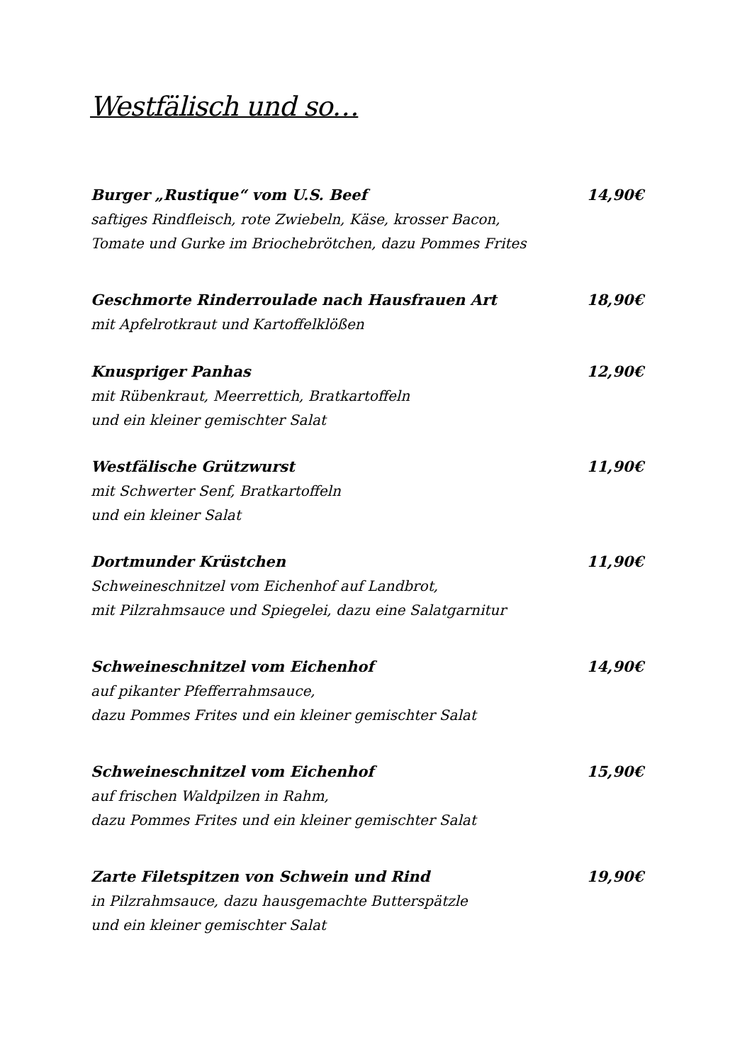Westfälisch und so…
Burger „Rustique“ vom U.S. Beef 14,90€
saftiges Rindfleisch, rote Zwiebeln, Käse, krosser Bacon,
Tomate und Gurke im Briochebrötchen, dazu Pommes Frites
Geschmorte Rinderroulade nach Hausfrauen Art 18,90€
mit Apfelrotkraut und Kartoffelklößen
Knuspriger Panhas 12,90€
mit Rübenkraut, Meerrettich, Bratkartoffeln
und ein kleiner gemischter Salat
Westfälische Grützwurst 11,90€
mit Schwerter Senf, Bratkartoffeln
und ein kleiner Salat
Dortmunder Krüstchen 11,90€
Schweineschnitzel vom Eichenhof auf Landbrot,
mit Pilzrahmsauce und Spiegelei, dazu eine Salatgarnitur
Schweineschnitzel vom Eichenhof 14,90€
auf pikanter Pfefferrahmsauce,
dazu Pommes Frites und ein kleiner gemischter Salat
Schweineschnitzel vom Eichenhof 15,90€
auf frischen Waldpilzen in Rahm,
dazu Pommes Frites und ein kleiner gemischter Salat
Zarte Filetspitzen von Schwein und Rind 19,90€
in Pilzrahmsauce, dazu hausgemachte Butterspätzle
und ein kleiner gemischter Salat